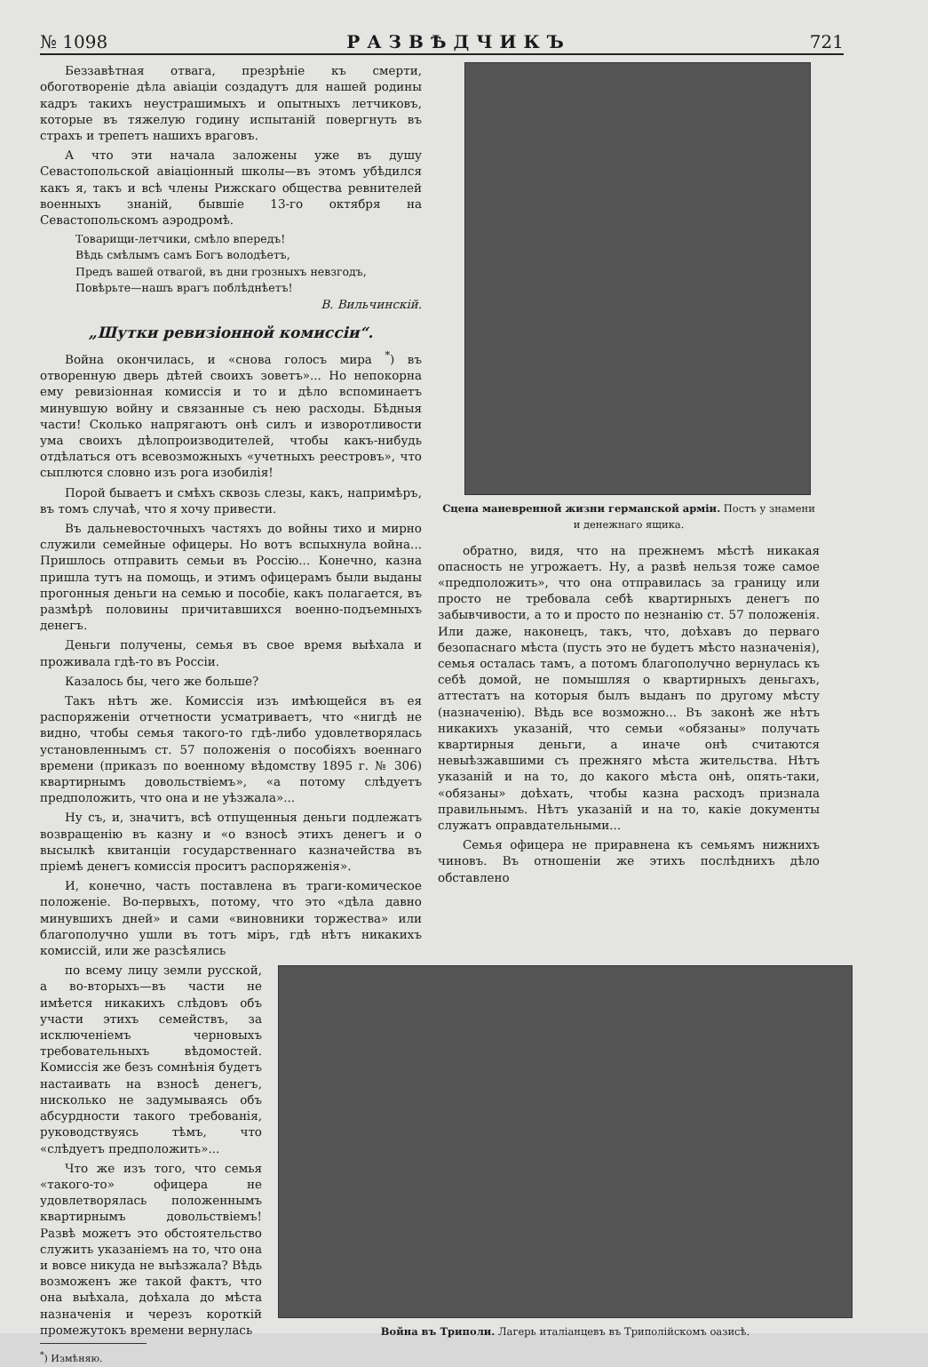№ 1098 РАЗВѢДЧИКЪ 721
Беззавѣтная отвага, презрѣніе къ смерти, обоготвореніе дѣла авіаціи создадутъ для нашей родины кадръ такихъ неустрашимыхъ и опытныхъ летчиковъ, которые въ тяжелую годину испытаній повергнуть въ страхъ и трепетъ нашихъ враговъ.
А что эти начала заложены уже въ душу Севастопольской авіаціонный школы—въ этомъ убѣдился какъ я, такъ и всѣ члены Рижскаго общества ревнителей военныхъ знаній, бывшіе 13-го октября на Севастопольскомъ аэродромѣ.
Товарищи-летчики, смѣло впередъ!
Вѣдь смѣлымъ самъ Богъ володѣетъ,
Предъ вашей отвагой, въ дни грозныхъ невзгодъ,
Повѣрьте—нашъ врагъ поблѣднѣетъ!
В. Вильчинскій.
„Шутки ревизіонной комиссіи“.
Война окончилась, и «снова голосъ мира <sup>*</sup>) въ отворенную дверь дѣтей своихъ зоветъ»... Но непокорна ему ревизіонная комиссія и то и дѣло вспоминаетъ минувшую войну и связанные съ нею расходы. Бѣдныя части! Сколько напрягаютъ онѣ силъ и изворотливости ума своихъ дѣлопроизводителей, чтобы какъ-нибудь отдѣлаться отъ всевозможныхъ «учетныхъ реестровъ», что сыплются словно изъ рога изобилія!
Порой бываетъ и смѣхъ сквозь слезы, какъ, напримѣръ, въ томъ случаѣ, что я хочу привести.
Въ дальневосточныхъ частяхъ до войны тихо и мирно служили семейные офицеры. Но вотъ вспыхнула война... Пришлось отправить семьи въ Россію... Конечно, казна пришла тутъ на помощь, и этимъ офицерамъ были выданы прогонныя деньги на семью и пособіе, какъ полагается, въ размѣрѣ половины причитавшихся военно-подъемныхъ денегъ.
Деньги получены, семья въ свое время выѣхала и проживала гдѣ-то въ Россіи.
Казалось бы, чего же больше?
Такъ нѣтъ же. Комиссія изъ имѣющейся въ ея распоряженіи отчетности усматриваетъ, что «нигдѣ не видно, чтобы семья такого-то гдѣ-либо удовлетворялась установленнымъ ст. 57 положенія о пособіяхъ военнаго времени (приказъ по военному вѣдомству 1895 г. № 306) квартирнымъ довольствіемъ», «а потому слѣдуетъ предположить, что она и не уѣзжала»...
Ну съ, и, значитъ, всѣ отпущенныя деньги подлежатъ возвращенію въ казну и «о взносѣ этихъ денегъ и о высылкѣ квитанціи государственнаго казначейства въ пріемѣ денегъ комиссія проситъ распоряженія».
И, конечно, часть поставлена въ траги-комическое положеніе. Во-первыхъ, потому, что это «дѣла давно минувшихъ дней» и сами «виновники торжества» или благополучно ушли въ тотъ міръ, гдѣ нѣтъ никакихъ комиссій, или же разсѣялись
Сцена маневренной жизни германской арміи. Постъ у знамени и денежнаго ящика.
обратно, видя, что на прежнемъ мѣстѣ никакая опасность не угрожаетъ. Ну, а развѣ нельзя тоже самое «предположить», что она отправилась за границу или просто не требовала себѣ квартирныхъ денегъ по забывчивости, а то и просто по незнанію ст. 57 положенія. Или даже, наконецъ, такъ, что, доѣхавъ до перваго безопаснаго мѣста (пусть это не будетъ мѣсто назначенія), семья осталась тамъ, а потомъ благополучно вернулась къ себѣ домой, не помышляя о квартирныхъ деньгахъ, аттестатъ на которыя былъ выданъ по другому мѣсту (назначенію). Вѣдь все возможно... Въ законѣ же нѣтъ никакихъ указаній, что семьи «обязаны» получать квартирныя деньги, а иначе онѣ считаются невыѣзжавшими съ прежняго мѣста жительства. Нѣтъ указаній и на то, до какого мѣста онѣ, опять-таки, «обязаны» доѣхать, чтобы казна расходъ признала правильнымъ. Нѣтъ указаній и на то, какіе документы служатъ оправдательными...
Семья офицера не приравнена къ семьямъ нижнихъ чиновъ. Въ отношеніи же этихъ послѣднихъ дѣло обставлено
по всему лицу земли русской, а во-вторыхъ—въ части не имѣется никакихъ слѣдовъ объ участи этихъ семействъ, за исключеніемъ черновыхъ требовательныхъ вѣдомостей. Комиссія же безъ сомнѣнія будетъ настаивать на взносѣ денегъ, нисколько не задумываясь объ абсурдности такого требованія, руководствуясь тѣмъ, что «слѣдуетъ предположить»...
Что же изъ того, что семья «такого-то» офицера не удовлетворялась положеннымъ квартирнымъ довольствіемъ! Развѣ можетъ это обстоятельство служить указаніемъ на то, что она и вовсе никуда не выѣзжала? Вѣдь возможенъ же такой фактъ, что она выѣхала, доѣхала до мѣста назначенія и черезъ короткій промежутокъ времени вернулась
<sup>*</sup>) Измѣняю.
Война въ Триполи. Лагерь италіанцевъ въ Триполійскомъ оазисѣ.